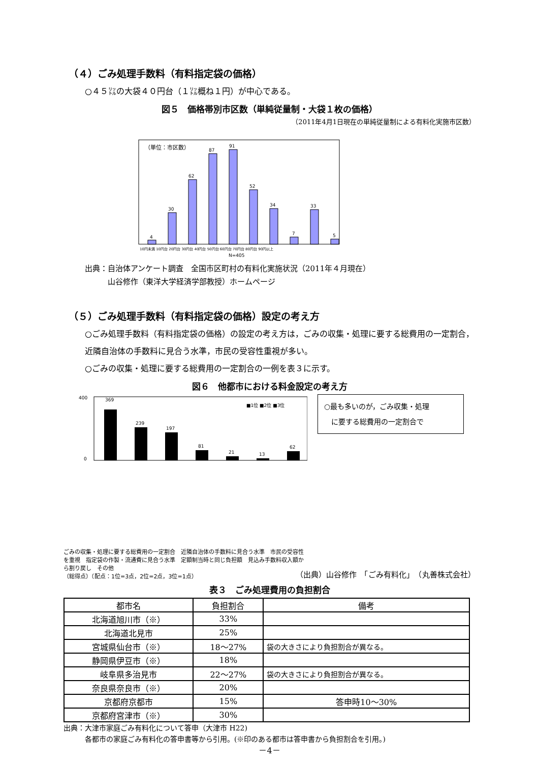（４）ごみ処理手数料（有料指定袋の価格）
○４５㍑の大袋４０円台（１㍑概ね１円）が中心である。
図５　価格帯別市区数（単純従量制・大袋１枚の価格）
（2011年4月1日現在の単純従量制による有料化実施市区数）
（単位：市区数）
4
30
62
87
91
52
34
7
33
5
10円未満 10円台 20円台 30円台 40円台 50円台 60円台 70円台 80円台 90円以上
N=405
出典：自治体アンケート調査　全国市区町村の有料化実施状況（2011年４月現在）
　　　山谷修作（東洋大学経済学部教授）ホームページ
（５）ごみ処理手数料（有料指定袋の価格）設定の考え方
○ごみ処理手数料（有料指定袋の価格）の設定の考え方は，ごみの収集・処理に要する総費用の一定割合，近隣自治体の手数料に見合う水準，市民の受容性重視が多い。
○ごみの収集・処理に要する総費用の一定割合の一例を表３に示す。
図６　他都市における料金設定の考え方
400
0
369
239
197
81
21
13
62
■1位 ■2位 ■3位
ごみの収集・処理に要する総費用の一定割合　近隣自治体の手数料に見合う水準　市民の受容性を重視　指定袋の作製・流通費に見合う水準　定額制当時と同じ負担額　見込み手数料収入額から割り戻し　その他
（総得点）（配点：1位=3点，2位=2点，3位=1点）
○最も多いのが，ごみ収集・処理
　に要する総費用の一定割合で
（出典）山谷修作　「ごみ有料化」　（丸善株式会社）
表３　ごみ処理費用の負担割合
| 都市名 | 負担割合 | 備考 |
| --- | --- | --- |
| 北海道旭川市（※） | 33% | |
| 北海道北見市 | 25% | |
| 宮城県仙台市（※） | 18～27% | 袋の大きさにより負担割合が異なる。 |
| 静岡県伊豆市（※） | 18% | |
| 岐阜県多治見市 | 22～27% | 袋の大きさにより負担割合が異なる。 |
| 奈良県奈良市（※） | 20% | |
| 京都府京都市 | 15% | 答申時10～30% |
| 京都府宮津市（※） | 30% | |
出典：大津市家庭ごみ有料化について答申（大津市 H22)
　　　各都市の家庭ごみ有料化の答申書等から引用。(※印のある都市は答申書から負担割合を引用。)
－4－